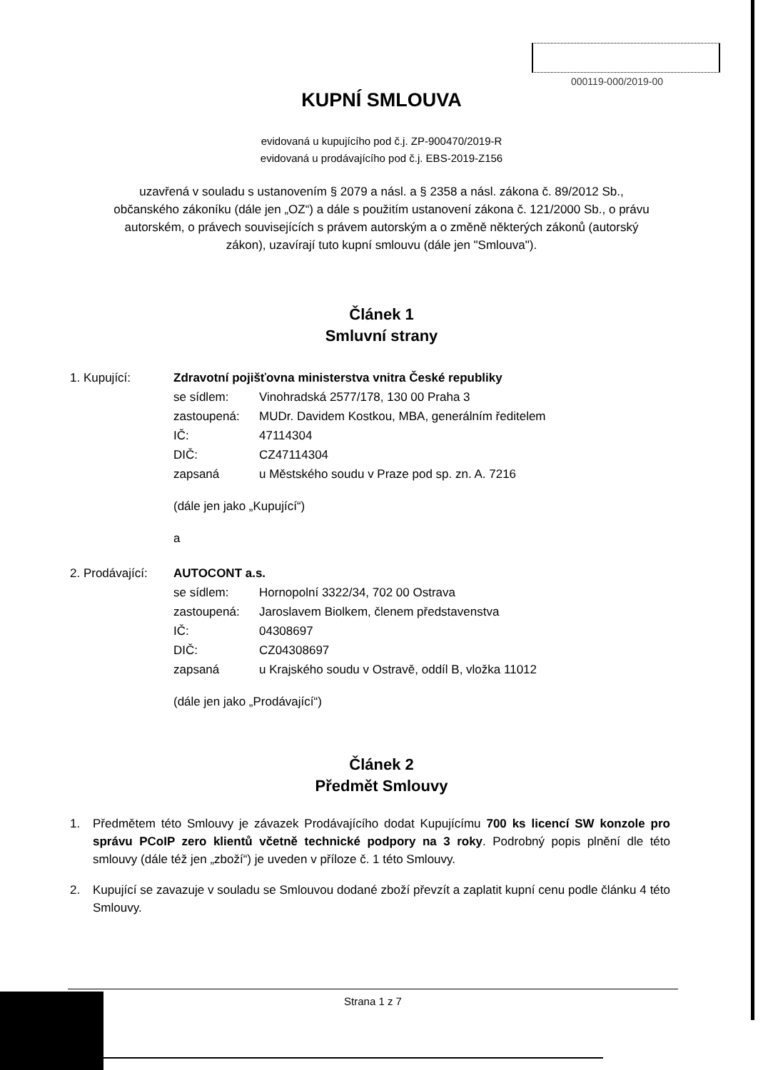000119-000/2019-00
KUPNÍ SMLOUVA
evidovaná u kupujícího pod č.j. ZP-900470/2019-R
evidovaná u prodávajícího pod č.j. EBS-2019-Z156
uzavřená v souladu s ustanovením § 2079 a násl. a § 2358 a násl. zákona č. 89/2012 Sb., občanského zákoníku (dále jen „OZ“) a dále s použitím ustanovení zákona č. 121/2000 Sb., o právu autorském, o právech souvisejících s právem autorským a o změně některých zákonů (autorský zákon), uzavírají tuto kupní smlouvu (dále jen "Smlouva").
Článek 1
Smluvní strany
1. Kupující: Zdravotní pojišťovna ministerstva vnitra České republiky
| se sídlem: | Vinohradská 2577/178, 130 00 Praha 3 |
| zastoupená: | MUDr. Davidem Kostkou, MBA, generálním ředitelem |
| IČ: | 47114304 |
| DIČ: | CZ47114304 |
| zapsaná | u Městského soudu v Praze pod sp. zn. A. 7216 |
(dále jen jako „Kupující“)
a
2. Prodávající:
AUTOCONT a.s.
| se sídlem: | Hornopolní 3322/34, 702 00 Ostrava |
| zastoupená: | Jaroslavem Biolkem, členem představenstva |
| IČ: | 04308697 |
| DIČ: | CZ04308697 |
| zapsaná | u Krajského soudu v Ostravě, oddíl B, vložka 11012 |
(dále jen jako „Prodávající“)
Článek 2
Předmět Smlouvy
1. Předmětem této Smlouvy je závazek Prodávajícího dodat Kupujícímu 700 ks licencí SW konzole pro správu PCoIP zero klientů včetně technické podpory na 3 roky. Podrobný popis plnění dle této smlouvy (dále též jen „zboží“) je uveden v příloze č. 1 této Smlouvy.
2. Kupující se zavazuje v souladu se Smlouvou dodané zboží převzít a zaplatit kupní cenu podle článku 4 této Smlouvy.
Strana 1 z 7